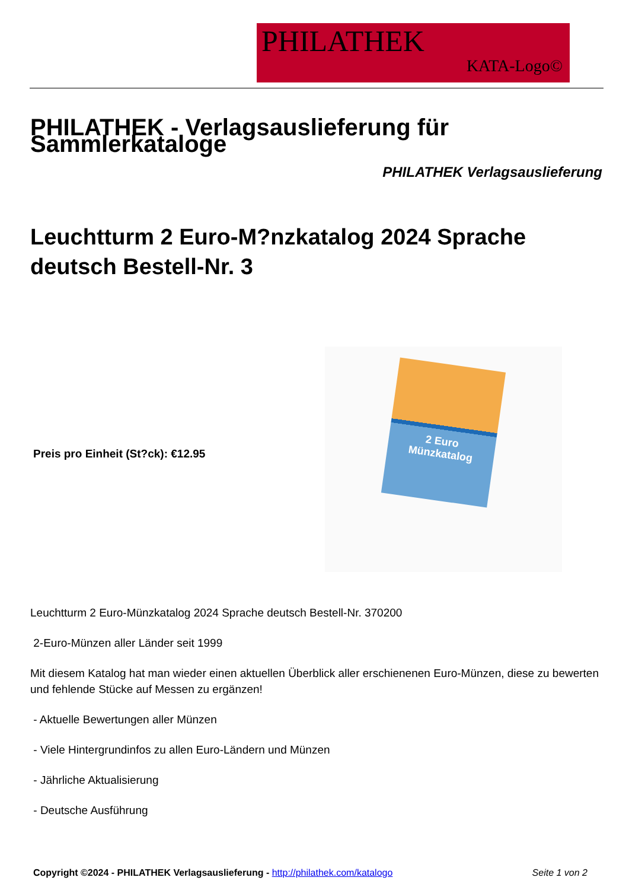PHILATHEK
KATA-Logo©
PHILATHEK - Verlagsauslieferung für Sammlerkataloge
PHILATHEK Verlagsauslieferung
Leuchtturm 2 Euro-M?nzkatalog 2024 Sprache deutsch Bestell-Nr. 3
Preis pro Einheit (St?ck): €12.95
2 Euro
Münzkatalog
Leuchtturm 2 Euro-Münzkatalog 2024 Sprache deutsch Bestell-Nr. 370200
2-Euro-Münzen aller Länder seit 1999
Mit diesem Katalog hat man wieder einen aktuellen Überblick aller erschienenen Euro-Münzen, diese zu bewerten und fehlende Stücke auf Messen zu ergänzen!
- Aktuelle Bewertungen aller Münzen
- Viele Hintergrundinfos zu allen Euro-Ländern und Münzen
- Jährliche Aktualisierung
- Deutsche Ausführung
Copyright ©2024 - PHILATHEK Verlagsauslieferung - http://philathek.com/katalogo Seite 1 von 2